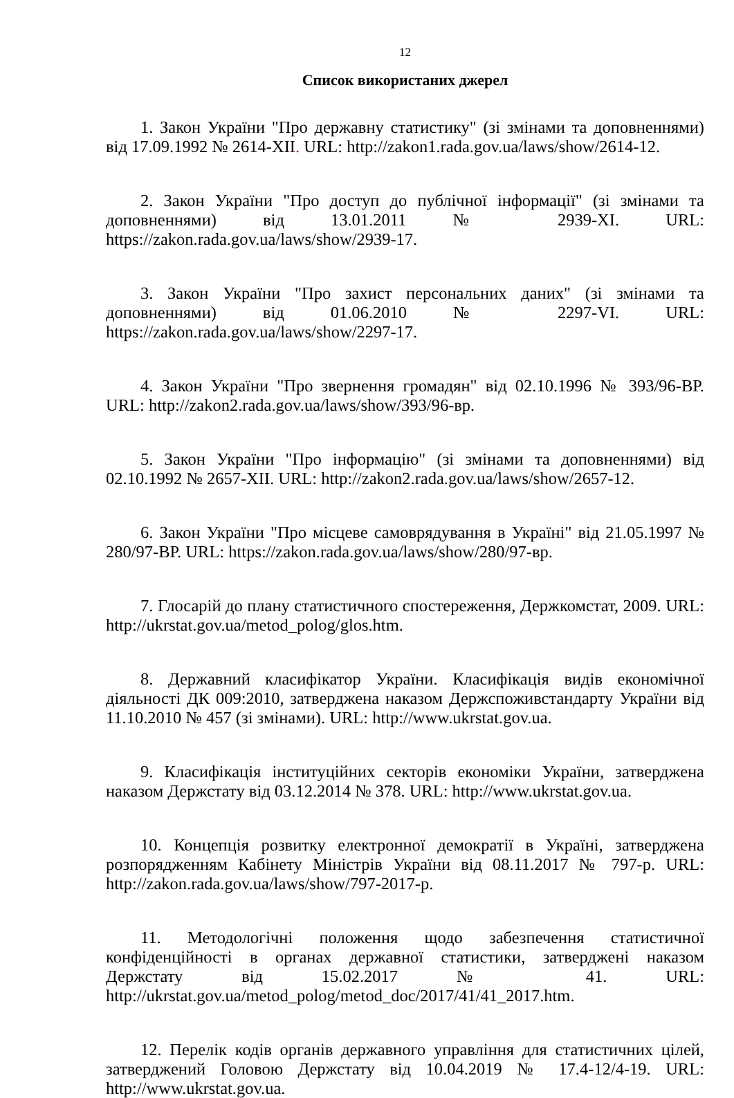12
Список використаних джерел
1. Закон України "Про державну статистику" (зі змінами та доповненнями) від 17.09.1992 № 2614-XII. URL: http://zakon1.rada.gov.ua/laws/show/2614-12.
2. Закон України "Про доступ до публічної інформації" (зі змінами та доповненнями) від 13.01.2011 № 2939-XI. URL: https://zakon.rada.gov.ua/laws/show/2939-17.
3. Закон України "Про захист персональних даних" (зі змінами та доповненнями) від 01.06.2010 № 2297-VI. URL: https://zakon.rada.gov.ua/laws/show/2297-17.
4. Закон України "Про звернення громадян" від 02.10.1996 № 393/96-ВР. URL: http://zakon2.rada.gov.ua/laws/show/393/96-вр.
5. Закон України "Про інформацію" (зі змінами та доповненнями) від 02.10.1992 № 2657-XII. URL: http://zakon2.rada.gov.ua/laws/show/2657-12.
6. Закон України "Про місцеве самоврядування в Україні" від 21.05.1997 № 280/97-ВР. URL: https://zakon.rada.gov.ua/laws/show/280/97-вр.
7. Глосарій до плану статистичного спостереження, Держкомстат, 2009. URL: http://ukrstat.gov.ua/metod_polog/glos.htm.
8. Державний класифікатор України. Класифікація видів економічної діяльності ДК 009:2010, затверджена наказом Держспоживстандарту України від 11.10.2010 № 457 (зі змінами). URL: http://www.ukrstat.gov.ua.
9. Класифікація інституційних секторів економіки України, затверджена наказом Держстату від 03.12.2014 № 378. URL: http://www.ukrstat.gov.ua.
10. Концепція розвитку електронної демократії в Україні, затверджена розпорядженням Кабінету Міністрів України від 08.11.2017 № 797-р. URL: http://zakon.rada.gov.ua/laws/show/797-2017-р.
11. Методологічні положення щодо забезпечення статистичної конфіденційності в органах державної статистики, затверджені наказом Держстату від 15.02.2017 № 41. URL: http://ukrstat.gov.ua/metod_polog/metod_doc/2017/41/41_2017.htm.
12. Перелік кодів органів державного управління для статистичних цілей, затверджений Головою Держстату від 10.04.2019 № 17.4-12/4-19. URL: http://www.ukrstat.gov.ua.